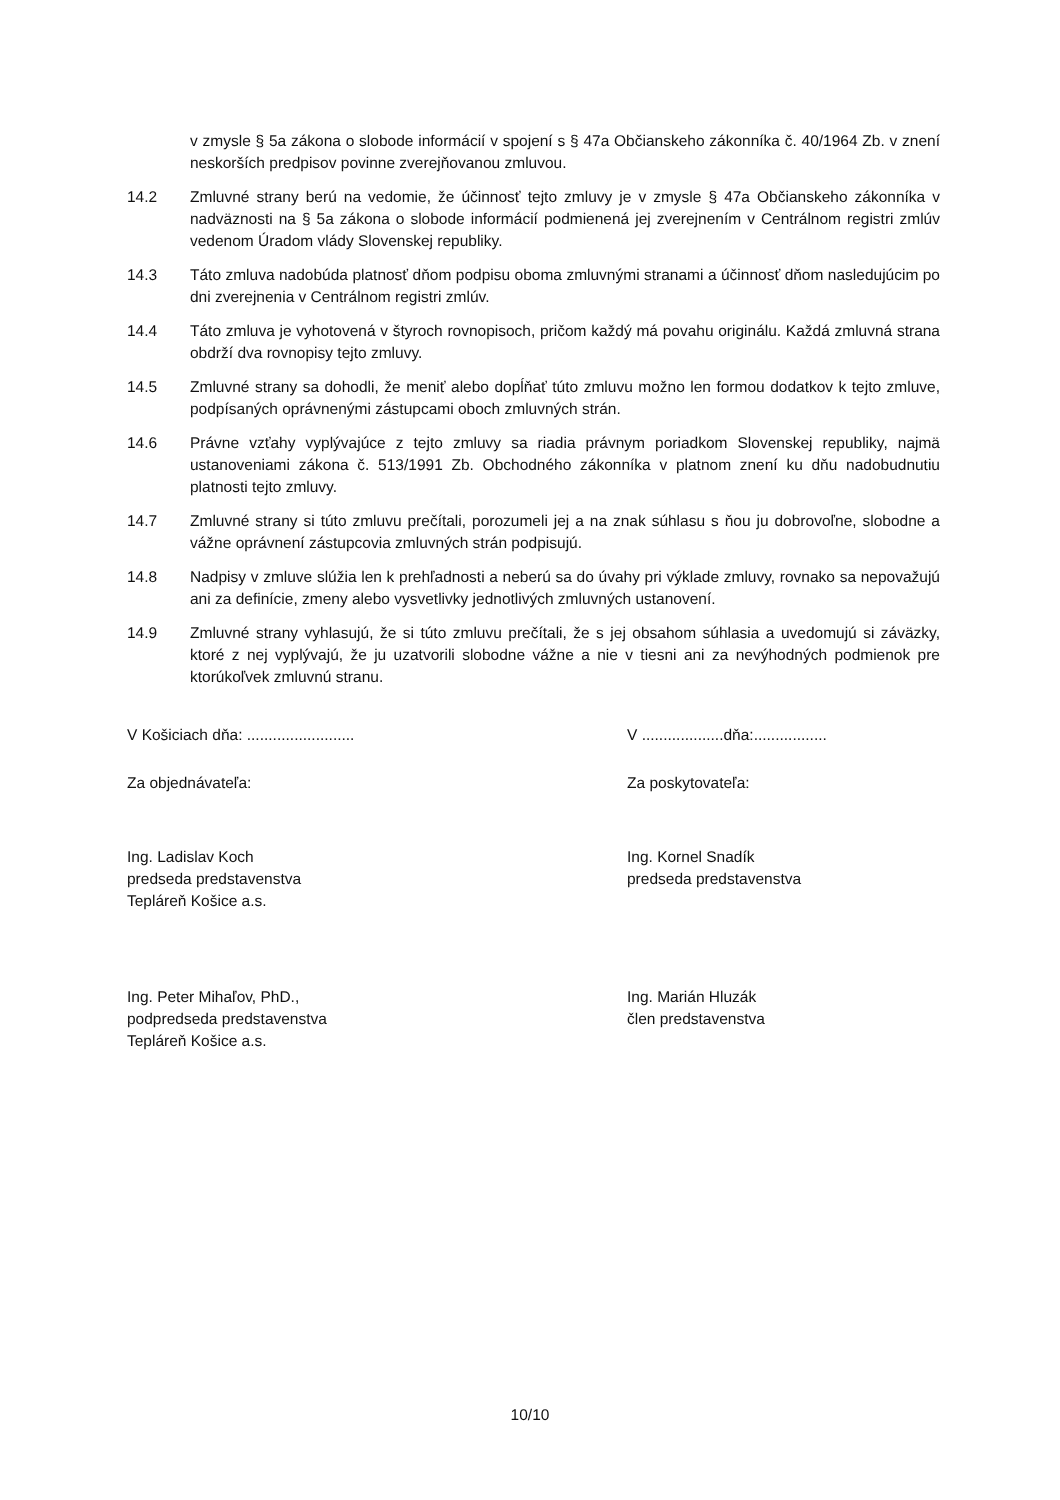v zmysle § 5a zákona o slobode informácií v spojení s § 47a Občianskeho zákonníka č. 40/1964 Zb. v znení neskorších predpisov povinne zverejňovanou zmluvou.
14.2 Zmluvné strany berú na vedomie, že účinnosť tejto zmluvy je v zmysle § 47a Občianskeho zákonníka v nadväznosti na § 5a zákona o slobode informácií podmienená jej zverejnením v Centrálnom registri zmlúv vedenom Úradom vlády Slovenskej republiky.
14.3 Táto zmluva nadobúda platnosť dňom podpisu oboma zmluvnými stranami a účinnosť dňom nasledujúcim po dni zverejnenia v Centrálnom registri zmlúv.
14.4 Táto zmluva je vyhotovená v štyroch rovnopisoch, pričom každý má povahu originálu. Každá zmluvná strana obdrží dva rovnopisy tejto zmluvy.
14.5 Zmluvné strany sa dohodli, že meniť alebo dopĺňať túto zmluvu možno len formou dodatkov k tejto zmluve, podpísaných oprávnenými zástupcami oboch zmluvných strán.
14.6 Právne vzťahy vyplývajúce z tejto zmluvy sa riadia právnym poriadkom Slovenskej republiky, najmä ustanoveniami zákona č. 513/1991 Zb. Obchodného zákonníka v platnom znení ku dňu nadobudnutiu platnosti tejto zmluvy.
14.7 Zmluvné strany si túto zmluvu prečítali, porozumeli jej a na znak súhlasu s ňou ju dobrovoľne, slobodne a vážne oprávnení zástupcovia zmluvných strán podpisujú.
14.8 Nadpisy v zmluve slúžia len k prehľadnosti a neberú sa do úvahy pri výklade zmluvy, rovnako sa nepovažujú ani za definície, zmeny alebo vysvetlivky jednotlivých zmluvných ustanovení.
14.9 Zmluvné strany vyhlasujú, že si túto zmluvu prečítali, že s jej obsahom súhlasia a uvedomujú si záväzky, ktoré z nej vyplývajú, že ju uzatvorili slobodne vážne a nie v tiesni ani za nevýhodných podmienok pre ktorúkoľvek zmluvnú stranu.
V Košiciach dňa: ......................... V ...................dňa:.................
Za objednávateľa: Za poskytovateľa:
Ing. Ladislav Koch
predseda predstavenstva
Tepláreň Košice a.s.
Ing. Kornel Snadík
predseda predstavenstva
Ing. Peter Mihaľov, PhD.,
podpredseda predstavenstva
Tepláreň Košice a.s.
Ing. Marián Hluzák
člen predstavenstva
10/10